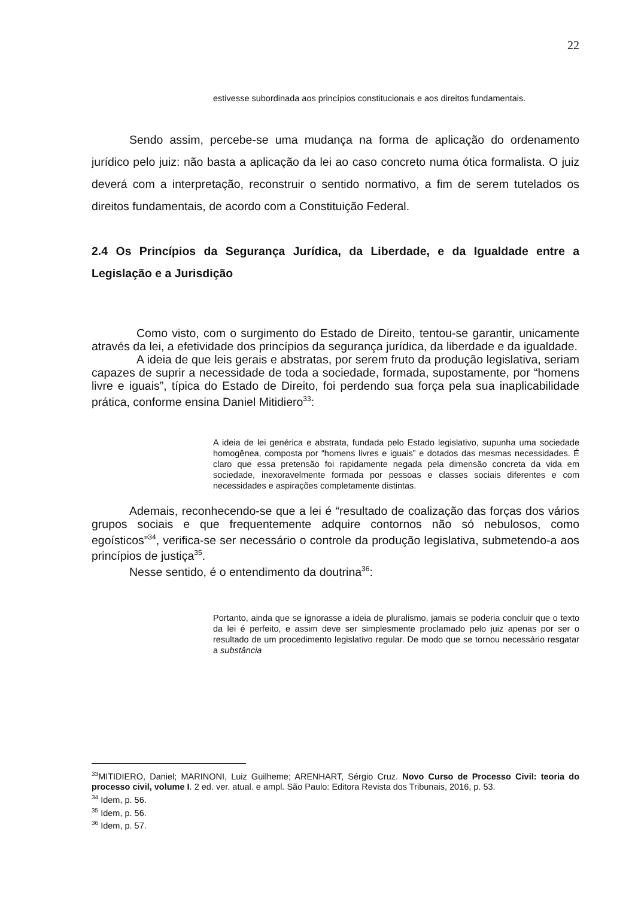22
estivesse subordinada aos princípios constitucionais e aos direitos fundamentais.
Sendo assim, percebe-se uma mudança na forma de aplicação do ordenamento jurídico pelo juiz: não basta a aplicação da lei ao caso concreto numa ótica formalista. O juiz deverá com a interpretação, reconstruir o sentido normativo, a fim de serem tutelados os direitos fundamentais, de acordo com a Constituição Federal.
2.4 Os Princípios da Segurança Jurídica, da Liberdade, e da Igualdade entre a Legislação e a Jurisdição
Como visto, com o surgimento do Estado de Direito, tentou-se garantir, unicamente através da lei, a efetividade dos princípios da segurança jurídica, da liberdade e da igualdade.
A ideia de que leis gerais e abstratas, por serem fruto da produção legislativa, seriam capazes de suprir a necessidade de toda a sociedade, formada, supostamente, por “homens livre e iguais”, típica do Estado de Direito, foi perdendo sua força pela sua inaplicabilidade prática, conforme ensina Daniel Mitidiero<sup>33</sup>:
A ideia de lei genérica e abstrata, fundada pelo Estado legislativo, supunha uma sociedade homogênea, composta por “homens livres e iguais” e dotados das mesmas necessidades. É claro que essa pretensão foi rapidamente negada pela dimensão concreta da vida em sociedade, inexoravelmente formada por pessoas e classes sociais diferentes e com necessidades e aspirações completamente distintas.
Ademais, reconhecendo-se que a lei é “resultado de coalização das forças dos vários grupos sociais e que frequentemente adquire contornos não só nebulosos, como egoísticos”<sup>34</sup>, verifica-se ser necessário o controle da produção legislativa, submetendo-a aos princípios de justiça<sup>35</sup>.
Nesse sentido, é o entendimento da doutrina<sup>36</sup>:
Portanto, ainda que se ignorasse a ideia de pluralismo, jamais se poderia concluir que o texto da lei é perfeito, e assim deve ser simplesmente proclamado pelo juiz apenas por ser o resultado de um procedimento legislativo regular. De modo que se tornou necessário resgatar a substância
<sup>33</sup> MITIDIERO, Daniel; MARINONI, Luiz Guilheme; ARENHART, Sérgio Cruz. Novo Curso de Processo Civil: teoria do processo civil, volume I. 2 ed. ver. atual. e ampl. São Paulo: Editora Revista dos Tribunais, 2016, p. 53.
<sup>34</sup> Idem, p. 56.
<sup>35</sup> Idem, p. 56.
<sup>36</sup> Idem, p. 57.